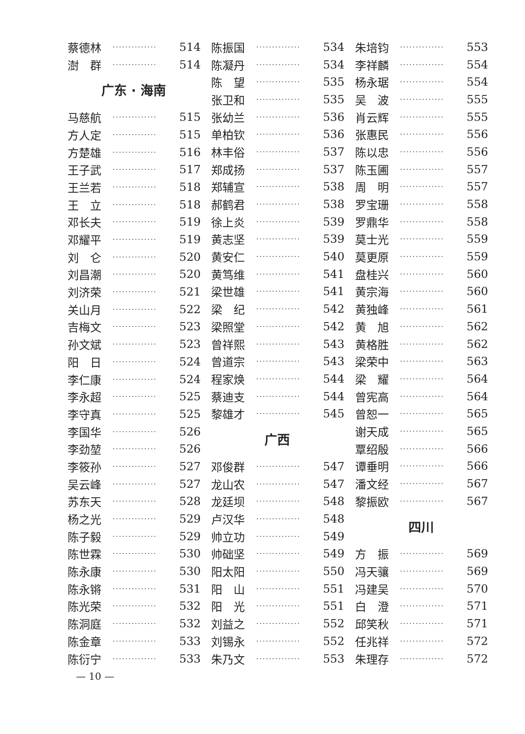蔡德林 ·············· 514
澍　群 ·············· 514
广东 · 海南
马慈航 ·············· 515
方人定 ·············· 515
方楚雄 ·············· 516
王子武 ·············· 517
王兰若 ·············· 518
王　立 ·············· 518
邓长夫 ·············· 519
邓耀平 ·············· 519
刘　仑 ·············· 520
刘昌潮 ·············· 520
刘济荣 ·············· 521
关山月 ·············· 522
吉梅文 ·············· 523
孙文斌 ·············· 523
阳　日 ·············· 524
李仁康 ·············· 524
李永超 ·············· 525
李守真 ·············· 525
李国华 ·············· 526
李劲堃 ·············· 526
李筱孙 ·············· 527
吴云峰 ·············· 527
苏东天 ·············· 528
杨之光 ·············· 529
陈子毅 ·············· 529
陈世霖 ·············· 530
陈永康 ·············· 530
陈永锵 ·············· 531
陈光荣 ·············· 532
陈洞庭 ·············· 532
陈金章 ·············· 533
陈衍宁 ·············· 533
陈振国 ·············· 534
陈凝丹 ·············· 534
陈　望 ·············· 535
张卫和 ·············· 535
张幼兰 ·············· 536
单柏钦 ·············· 536
林丰俗 ·············· 537
郑成扬 ·············· 537
郑辅宣 ·············· 538
郝鹤君 ·············· 538
徐上炎 ·············· 539
黄志坚 ·············· 539
黄安仁 ·············· 540
黄笃维 ·············· 541
梁世雄 ·············· 541
梁　纪 ·············· 542
梁照堂 ·············· 542
曾祥熙 ·············· 543
曾道宗 ·············· 543
程家焕 ·············· 544
蔡迪支 ·············· 544
黎雄才 ·············· 545
广西
邓俊群 ·············· 547
龙山农 ·············· 547
龙廷坝 ·············· 548
卢汉华 ·············· 548
帅立功 ·············· 549
帅础坚 ·············· 549
阳太阳 ·············· 550
阳　山 ·············· 551
阳　光 ·············· 551
刘益之 ·············· 552
刘锡永 ·············· 552
朱乃文 ·············· 553
朱培钧 ·············· 553
李祥麟 ·············· 554
杨永琚 ·············· 554
吴　波 ·············· 555
肖云辉 ·············· 555
张惠民 ·············· 556
陈以忠 ·············· 556
陈玉圃 ·············· 557
周　明 ·············· 557
罗宝珊 ·············· 558
罗鼎华 ·············· 558
莫士光 ·············· 559
莫更原 ·············· 559
盘桂兴 ·············· 560
黄宗海 ·············· 560
黄独峰 ·············· 561
黄　旭 ·············· 562
黄格胜 ·············· 562
梁荣中 ·············· 563
梁　耀 ·············· 564
曾宪高 ·············· 564
曾恕一 ·············· 565
谢天成 ·············· 565
覃绍殷 ·············· 566
谭垂明 ·············· 566
潘文经 ·············· 567
黎振欧 ·············· 567
四川
方　振 ·············· 569
冯天骧 ·············· 569
冯建吴 ·············· 570
白　澄 ·············· 571
邱笑秋 ·············· 571
任兆祥 ·············· 572
朱理存 ·············· 572
— 10 —